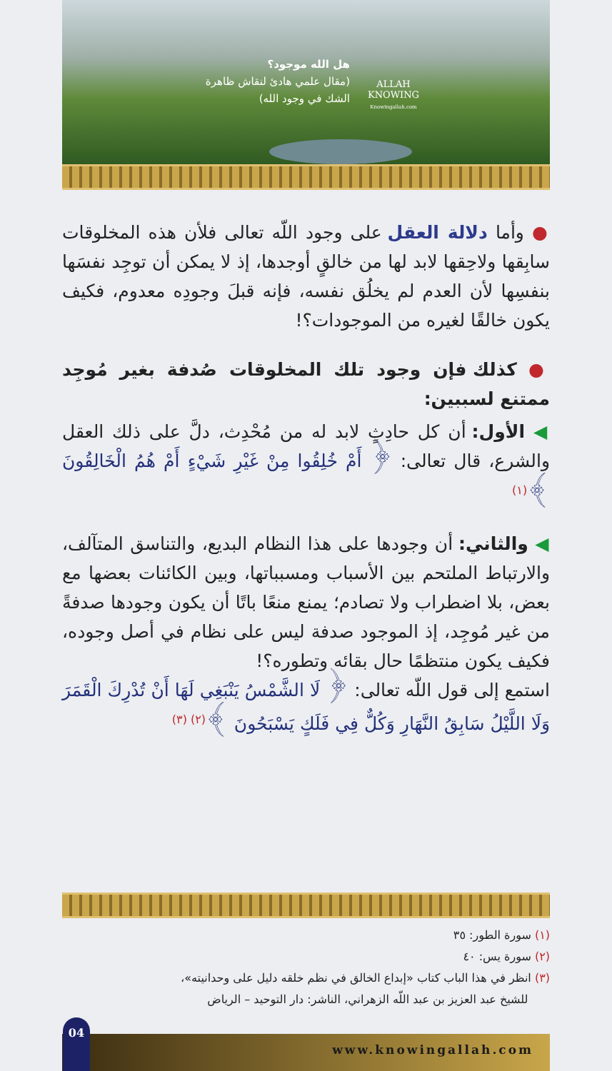هل الله موجود؟
(مقال علمي هادئ لنقاش ظاهرة
الشك في وجود الله)
ALLAH
KNOWING
Knowingallah.com
● وأما دلالة العقل على وجود اللّه تعالى فلأن هذه المخلوقات سابِقها ولاحِقها لابد لها من خالقٍ أوجدها، إذ لا يمكن أن توجِد نفسَها بنفسِها لأن العدم لم يخلُق نفسه، فإنه قبلَ وجودِه معدوم، فكيف يكون خالقًا لغيره من الموجودات؟!
● كذلك فإن وجود تلك المخلوقات صُدفة بغير مُوجِد ممتنع لسببين:
◀ الأول: أن كل حادِثٍ لابد له من مُحْدِث، دلَّ على ذلك العقل والشرع، قال تعالى: ﴿ أَمْ خُلِقُوا مِنْ غَيْرِ شَيْءٍ أَمْ هُمُ الْخَالِقُونَ ﴾<sup>(١)</sup>
◀ والثاني: أن وجودها على هذا النظام البديع، والتناسق المتآلف، والارتباط الملتحم بين الأسباب ومسبباتها، وبين الكائنات بعضها مع بعض، بلا اضطراب ولا تصادم؛ يمنع منعًا باتًا أن يكون وجودها صدفةً من غير مُوجِد، إذ الموجود صدفة ليس على نظام في أصل وجوده، فكيف يكون منتظمًا حال بقائه وتطوره؟!
استمع إلى قول اللّه تعالى: ﴿ لَا الشَّمْسُ يَنْبَغِي لَهَا أَنْ تُدْرِكَ الْقَمَرَ وَلَا اللَّيْلُ سَابِقُ النَّهَارِ وَكُلٌّ فِي فَلَكٍ يَسْبَحُونَ ﴾<sup>(٢) (٣)</sup>
(١) سورة الطور: ٣٥
(٢) سورة يس: ٤٠
(٣) انظر في هذا الباب كتاب «إبداع الخالق في نظم خلقه دليل على وحدانيته»،
للشيخ عبد العزيز بن عبد اللّه الزهراني، الناشر: دار التوحيد – الرياض
04
www.knowingallah.com